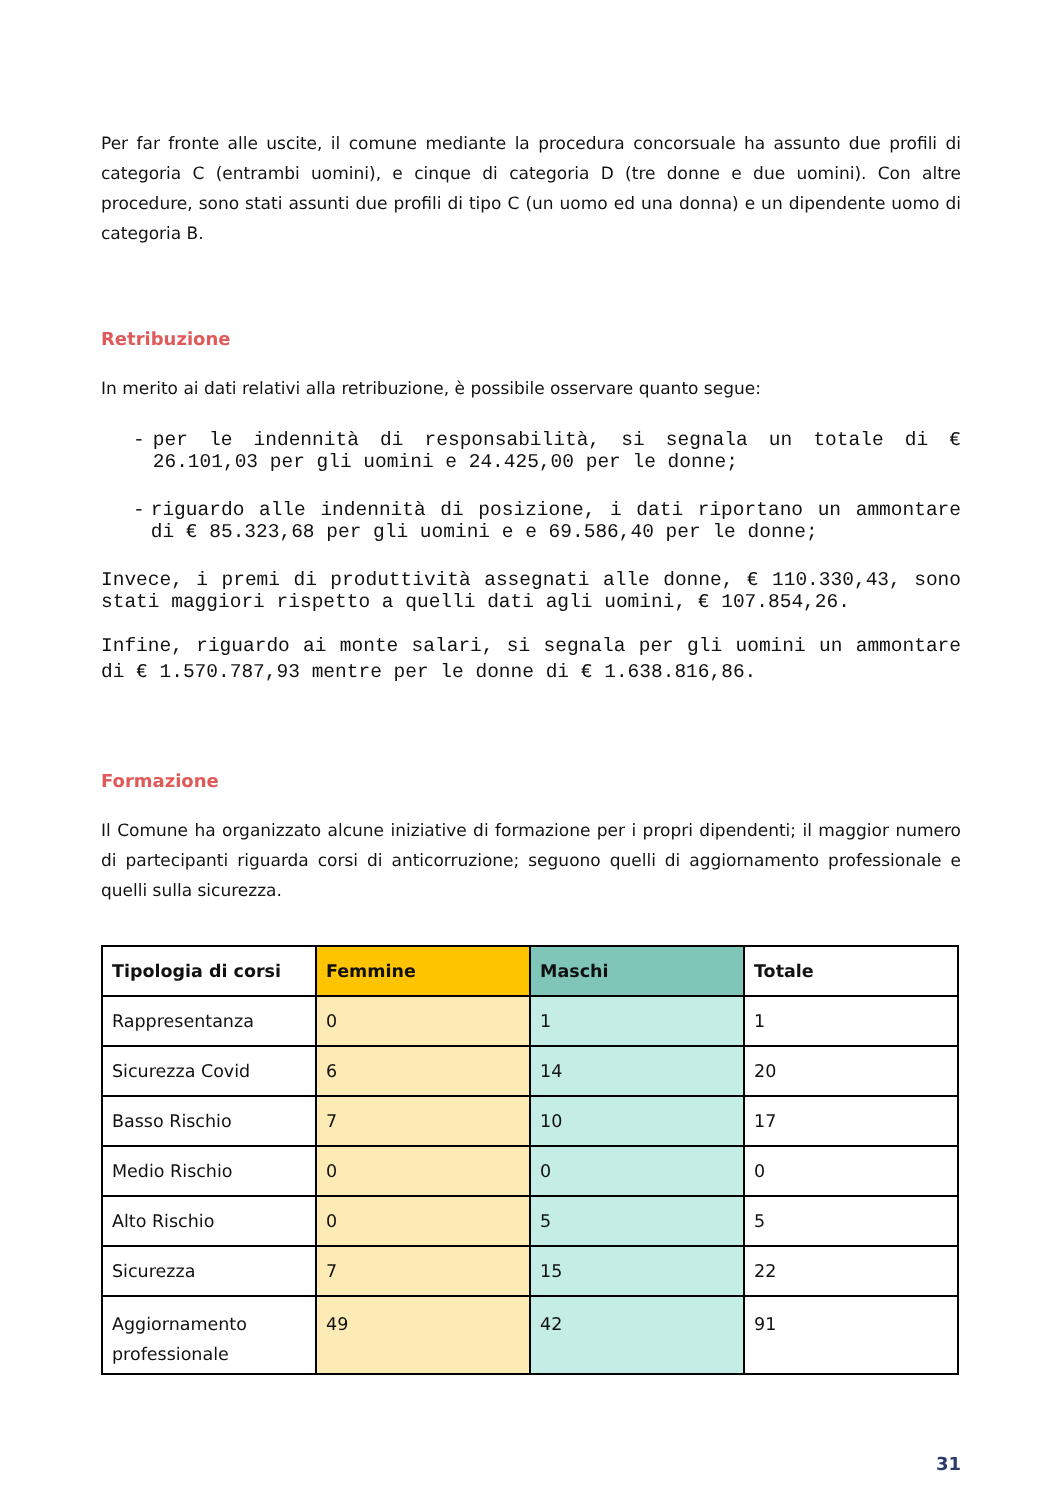Per far fronte alle uscite, il comune mediante la procedura concorsuale ha assunto due profili di categoria C (entrambi uomini), e cinque di categoria D (tre donne e due uomini). Con altre procedure, sono stati assunti due profili di tipo C (un uomo ed una donna) e un dipendente uomo di categoria B.
Retribuzione
In merito ai dati relativi alla retribuzione, è possibile osservare quanto segue:
- per le indennità di responsabilità, si segnala un totale di € 26.101,03 per gli uomini e 24.425,00 per le donne;
- riguardo alle indennità di posizione, i dati riportano un ammontare di € 85.323,68 per gli uomini e e 69.586,40 per le donne;
Invece, i premi di produttività assegnati alle donne, € 110.330,43, sono stati maggiori rispetto a quelli dati agli uomini, € 107.854,26.
Infine, riguardo ai monte salari, si segnala per gli uomini un ammontare di € 1.570.787,93 mentre per le donne di € 1.638.816,86.
Formazione
Il Comune ha organizzato alcune iniziative di formazione per i propri dipendenti; il maggior numero di partecipanti riguarda corsi di anticorruzione; seguono quelli di aggiornamento professionale e quelli sulla sicurezza.
| Tipologia di corsi | Femmine | Maschi | Totale |
| --- | --- | --- | --- |
| Rappresentanza | 0 | 1 | 1 |
| Sicurezza Covid | 6 | 14 | 20 |
| Basso Rischio | 7 | 10 | 17 |
| Medio Rischio | 0 | 0 | 0 |
| Alto Rischio | 0 | 5 | 5 |
| Sicurezza | 7 | 15 | 22 |
| Aggiornamento professionale | 49 | 42 | 91 |
31